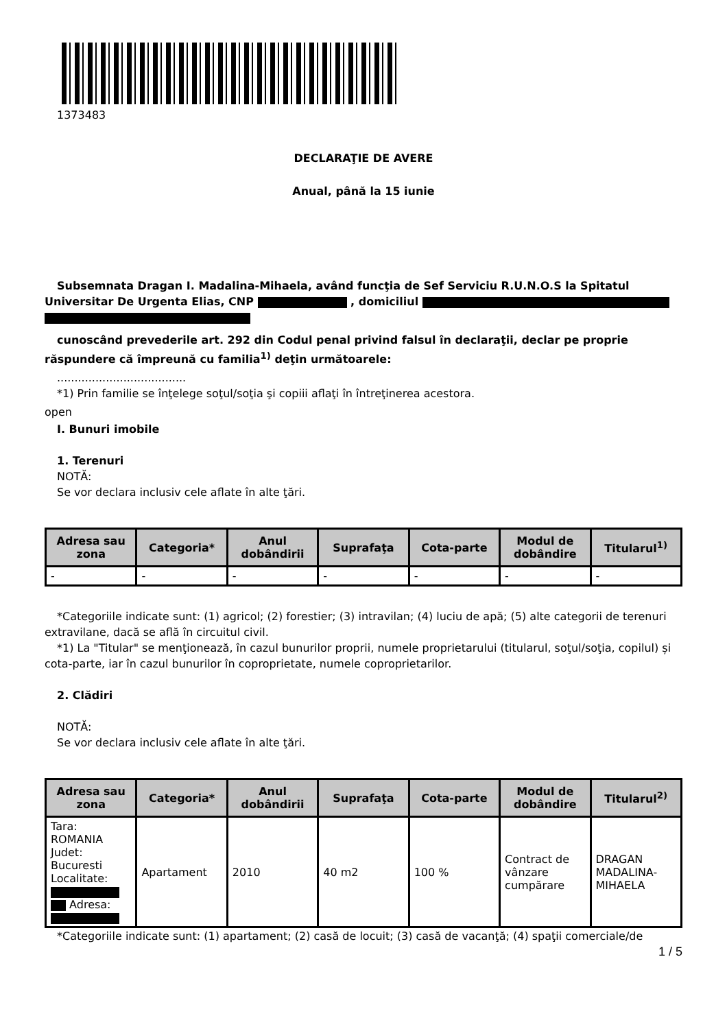1373483
DECLARAŢIE DE AVERE
Anual, până la 15 iunie
Subsemnata Dragan I. Madalina-Mihaela, având funcţia de Sef Serviciu R.U.N.O.S la Spitatul Universitar De Urgenta Elias, CNP , domiciliul
cunoscând prevederile art. 292 din Codul penal privind falsul în declaraţii, declar pe proprie răspundere că împreună cu familia<sup>1)</sup> deţin următoarele:
.....................................
*1) Prin familie se înţelege soţul/soţia şi copiii aflaţi în întreţinerea acestora.
open
I. Bunuri imobile
1. Terenuri
NOTĂ:
Se vor declara inclusiv cele aflate în alte ţări.
| Adresa sau zona | Categoria* | Anul dobândirii | Suprafaţa | Cota-parte | Modul de dobândire | Titularul<sup>1)</sup> |
| --- | --- | --- | --- | --- | --- | --- |
| - | - | - | - | - | - | - |
*Categoriile indicate sunt: (1) agricol; (2) forestier; (3) intravilan; (4) luciu de apă; (5) alte categorii de terenuri extravilane, dacă se află în circuitul civil.
*1) La "Titular" se menţionează, în cazul bunurilor proprii, numele proprietarului (titularul, soţul/soţia, copilul) și cota-parte, iar în cazul bunurilor în coproprietate, numele coproprietarilor.
2. Clădiri
NOTĂ:
Se vor declara inclusiv cele aflate în alte ţări.
| Adresa sau zona | Categoria* | Anul dobândirii | Suprafaţa | Cota-parte | Modul de dobândire | Titularul<sup>2)</sup> |
| --- | --- | --- | --- | --- | --- | --- |
| Tara: ROMANIA Judet: Bucuresti Localitate: Adresa: | Apartament | 2010 | 40 m2 | 100 % | Contract de vânzare cumpărare | DRAGAN MADALINA-MIHAELA |
*Categoriile indicate sunt: (1) apartament; (2) casă de locuit; (3) casă de vacanţă; (4) spaţii comerciale/de
1 / 5